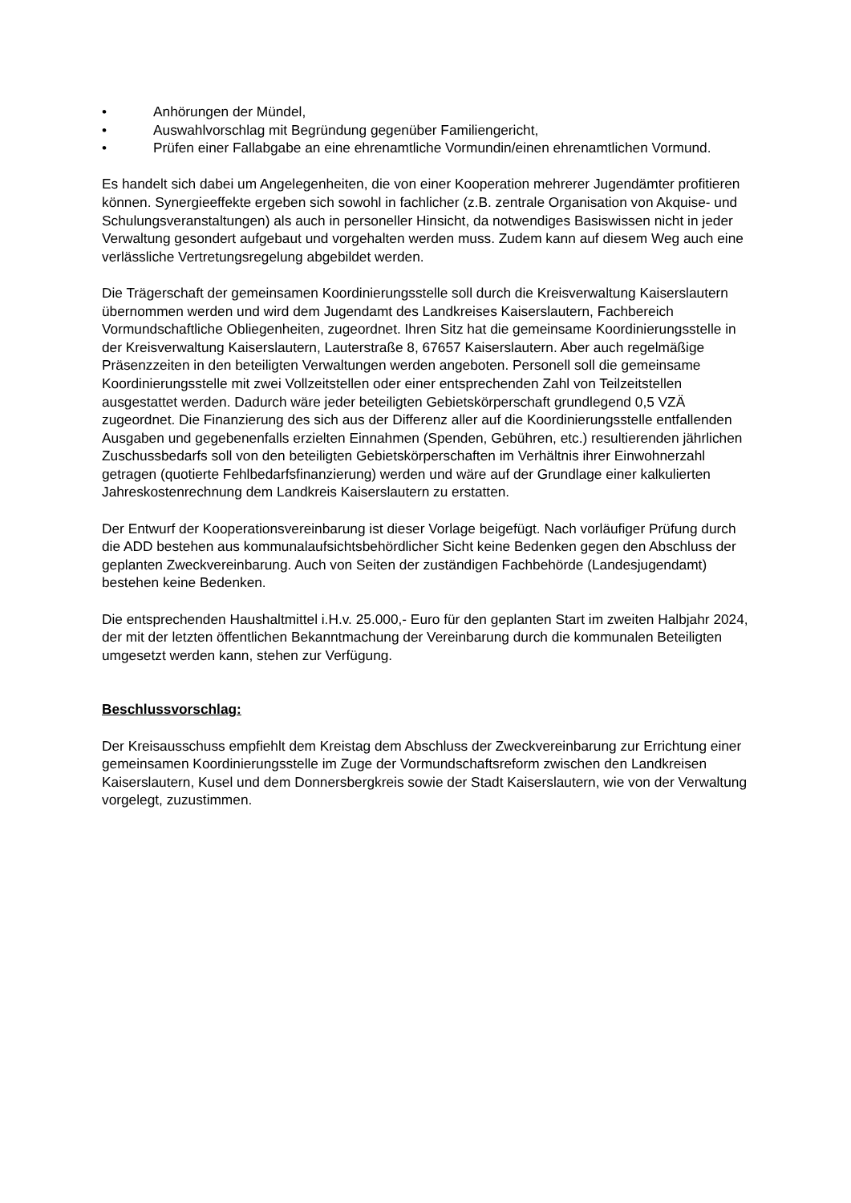• Anhörungen der Mündel,
• Auswahlvorschlag mit Begründung gegenüber Familiengericht,
• Prüfen einer Fallabgabe an eine ehrenamtliche Vormundin/einen ehrenamtlichen Vormund.
Es handelt sich dabei um Angelegenheiten, die von einer Kooperation mehrerer Jugendämter profitieren können. Synergieeffekte ergeben sich sowohl in fachlicher (z.B. zentrale Organisation von Akquise- und Schulungsveranstaltungen) als auch in personeller Hinsicht, da notwendiges Basiswissen nicht in jeder Verwaltung gesondert aufgebaut und vorgehalten werden muss. Zudem kann auf diesem Weg auch eine verlässliche Vertretungsregelung abgebildet werden.
Die Trägerschaft der gemeinsamen Koordinierungsstelle soll durch die Kreisverwaltung Kaiserslautern übernommen werden und wird dem Jugendamt des Landkreises Kaiserslautern, Fachbereich Vormundschaftliche Obliegenheiten, zugeordnet. Ihren Sitz hat die gemeinsame Koordinierungsstelle in der Kreisverwaltung Kaiserslautern, Lauterstraße 8, 67657 Kaiserslautern. Aber auch regelmäßige Präsenzzeiten in den beteiligten Verwaltungen werden angeboten. Personell soll die gemeinsame Koordinierungsstelle mit zwei Vollzeitstellen oder einer entsprechenden Zahl von Teilzeitstellen ausgestattet werden. Dadurch wäre jeder beteiligten Gebietskörperschaft grundlegend 0,5 VZÄ zugeordnet. Die Finanzierung des sich aus der Differenz aller auf die Koordinierungsstelle entfallenden Ausgaben und gegebenenfalls erzielten Einnahmen (Spenden, Gebühren, etc.) resultierenden jährlichen Zuschussbedarfs soll von den beteiligten Gebietskörperschaften im Verhältnis ihrer Einwohnerzahl getragen (quotierte Fehlbedarfsfinanzierung) werden und wäre auf der Grundlage einer kalkulierten Jahreskostenrechnung dem Landkreis Kaiserslautern zu erstatten.
Der Entwurf der Kooperationsvereinbarung ist dieser Vorlage beigefügt. Nach vorläufiger Prüfung durch die ADD bestehen aus kommunalaufsichtsbehördlicher Sicht keine Bedenken gegen den Abschluss der geplanten Zweckvereinbarung. Auch von Seiten der zuständigen Fachbehörde (Landesjugendamt) bestehen keine Bedenken.
Die entsprechenden Haushaltmittel i.H.v. 25.000,- Euro für den geplanten Start im zweiten Halbjahr 2024, der mit der letzten öffentlichen Bekanntmachung der Vereinbarung durch die kommunalen Beteiligten umgesetzt werden kann, stehen zur Verfügung.
Beschlussvorschlag:
Der Kreisausschuss empfiehlt dem Kreistag dem Abschluss der Zweckvereinbarung zur Errichtung einer gemeinsamen Koordinierungsstelle im Zuge der Vormundschaftsreform zwischen den Landkreisen Kaiserslautern, Kusel und dem Donnersbergkreis sowie der Stadt Kaiserslautern, wie von der Verwaltung vorgelegt, zuzustimmen.